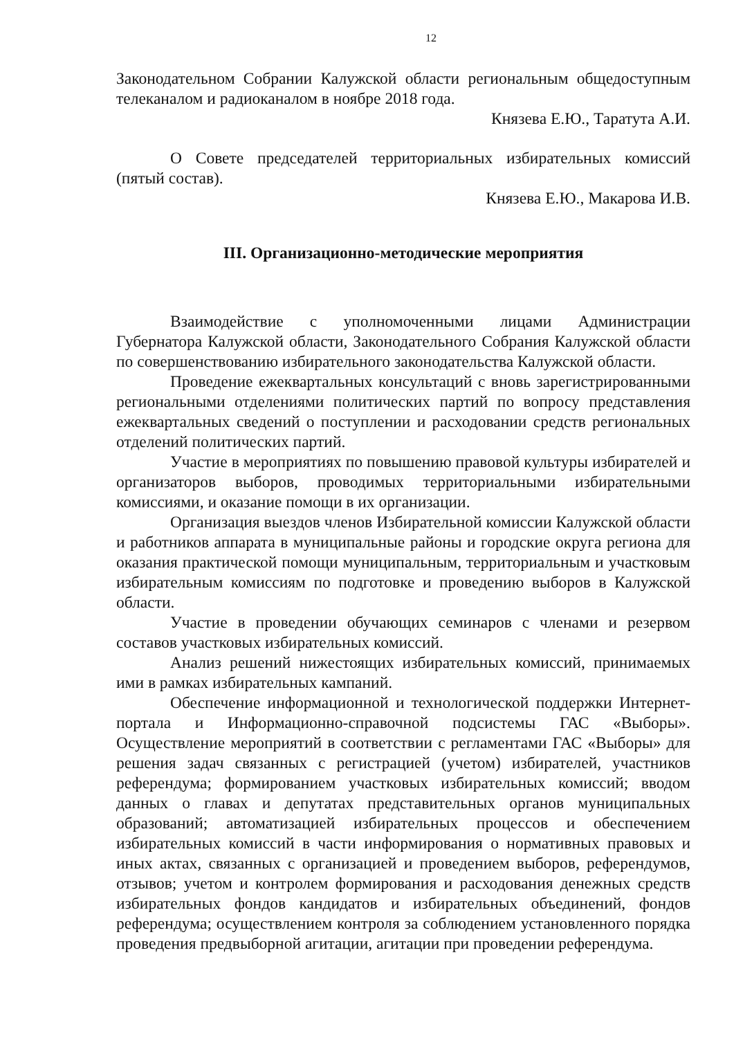12
Законодательном Собрании Калужской области региональным общедоступным телеканалом и радиоканалом в ноябре 2018 года.
Князева Е.Ю., Таратута А.И.
О Совете председателей территориальных избирательных комиссий (пятый состав).
Князева Е.Ю., Макарова И.В.
III. Организационно-методические мероприятия
Взаимодействие с уполномоченными лицами Администрации Губернатора Калужской области, Законодательного Собрания Калужской области по совершенствованию избирательного законодательства Калужской области.
Проведение ежеквартальных консультаций с вновь зарегистрированными региональными отделениями политических партий по вопросу представления ежеквартальных сведений о поступлении и расходовании средств региональных отделений политических партий.
Участие в мероприятиях по повышению правовой культуры избирателей и организаторов выборов, проводимых территориальными избирательными комиссиями, и оказание помощи в их организации.
Организация выездов членов Избирательной комиссии Калужской области и работников аппарата в муниципальные районы и городские округа региона для оказания практической помощи муниципальным, территориальным и участковым избирательным комиссиям по подготовке и проведению выборов в Калужской области.
Участие в проведении обучающих семинаров с членами и резервом составов участковых избирательных комиссий.
Анализ решений нижестоящих избирательных комиссий, принимаемых ими в рамках избирательных кампаний.
Обеспечение информационной и технологической поддержки Интернет-портала и Информационно-справочной подсистемы ГАС «Выборы». Осуществление мероприятий в соответствии с регламентами ГАС «Выборы» для решения задач связанных с регистрацией (учетом) избирателей, участников референдума; формированием участковых избирательных комиссий; вводом данных о главах и депутатах представительных органов муниципальных образований; автоматизацией избирательных процессов и обеспечением избирательных комиссий в части информирования о нормативных правовых и иных актах, связанных с организацией и проведением выборов, референдумов, отзывов; учетом и контролем формирования и расходования денежных средств избирательных фондов кандидатов и избирательных объединений, фондов референдума; осуществлением контроля за соблюдением установленного порядка проведения предвыборной агитации, агитации при проведении референдума.